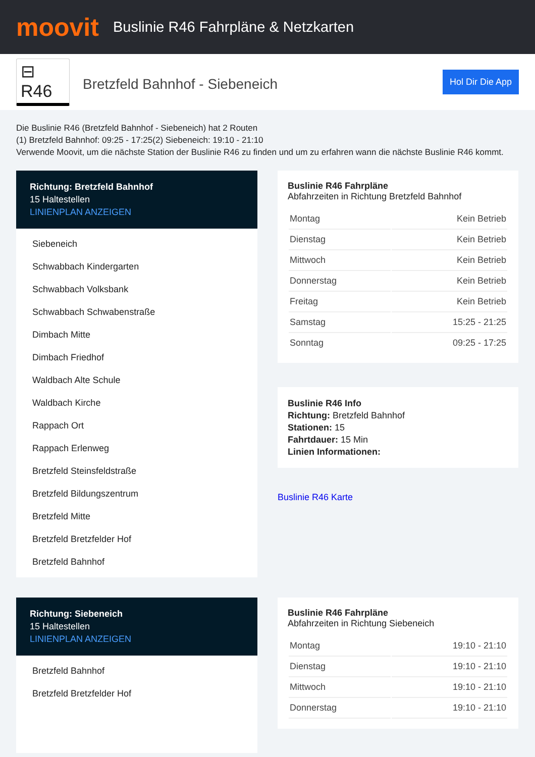moovit
Buslinie R46 Fahrpläne & Netzkarten
⊟ R46
Bretzfeld Bahnhof - Siebeneich
Hol Dir Die App
Die Buslinie R46 (Bretzfeld Bahnhof - Siebeneich) hat 2 Routen
(1) Bretzfeld Bahnhof: 09:25 - 17:25(2) Siebeneich: 19:10 - 21:10
Verwende Moovit, um die nächste Station der Buslinie R46 zu finden und um zu erfahren wann die nächste Buslinie R46 kommt.
Richtung: Bretzfeld Bahnhof
15 Haltestellen
LINIENPLAN ANZEIGEN
Siebeneich
Schwabbach Kindergarten
Schwabbach Volksbank
Schwabbach Schwabenstraße
Dimbach Mitte
Dimbach Friedhof
Waldbach Alte Schule
Waldbach Kirche
Rappach Ort
Rappach Erlenweg
Bretzfeld Steinsfeldstraße
Bretzfeld Bildungszentrum
Bretzfeld Mitte
Bretzfeld Bretzfelder Hof
Bretzfeld Bahnhof
Buslinie R46 Fahrpläne
Abfahrzeiten in Richtung Bretzfeld Bahnhof
| Montag | Kein Betrieb |
| Dienstag | Kein Betrieb |
| Mittwoch | Kein Betrieb |
| Donnerstag | Kein Betrieb |
| Freitag | Kein Betrieb |
| Samstag | 15:25 - 21:25 |
| Sonntag | 09:25 - 17:25 |
Buslinie R46 Info
Richtung: Bretzfeld Bahnhof
Stationen: 15
Fahrtdauer: 15 Min
Linien Informationen:
Buslinie R46 Karte
Richtung: Siebeneich
15 Haltestellen
LINIENPLAN ANZEIGEN
Bretzfeld Bahnhof
Bretzfeld Bretzfelder Hof
Buslinie R46 Fahrpläne
Abfahrzeiten in Richtung Siebeneich
| Montag | 19:10 - 21:10 |
| Dienstag | 19:10 - 21:10 |
| Mittwoch | 19:10 - 21:10 |
| Donnerstag | 19:10 - 21:10 |